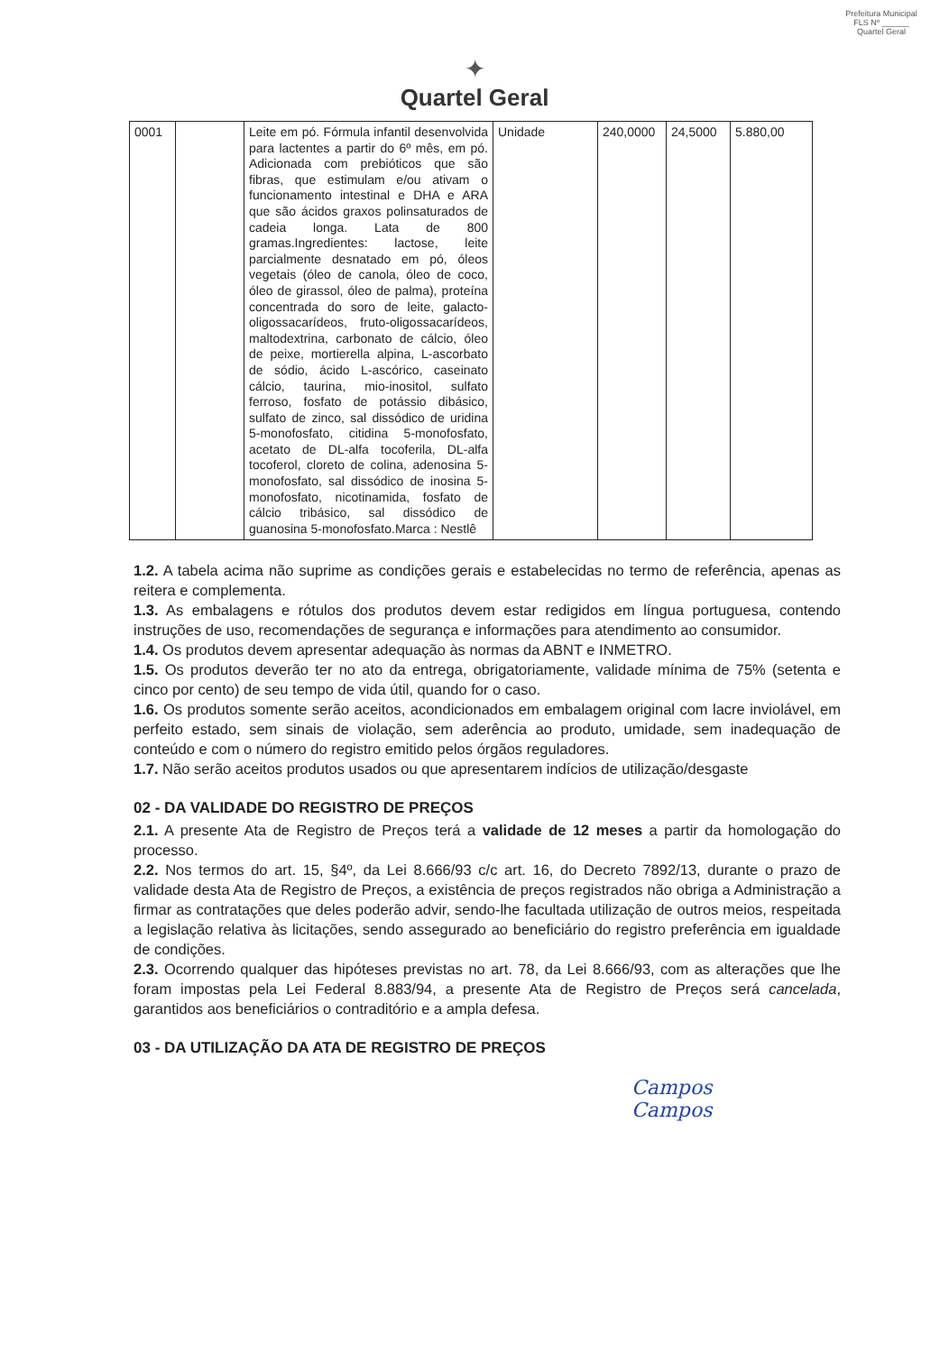Prefeitura Municipal
FLS Nº ______
Quartel Geral
✦
Quartel Geral
| 0001 | | Leite em pó. Fórmula infantil desenvolvida para lactentes a partir do 6º mês, em pó. Adicionada com prebióticos que são fibras, que estimulam e/ou ativam o funcionamento intestinal e DHA e ARA que são ácidos graxos polinsaturados de cadeia longa. Lata de 800 gramas.Ingredientes: lactose, leite parcialmente desnatado em pó, óleos vegetais (óleo de canola, óleo de coco, óleo de girassol, óleo de palma), proteína concentrada do soro de leite, galacto-oligossacarídeos, fruto-oligossacarídeos, maltodextrina, carbonato de cálcio, óleo de peixe, mortierella alpina, L-ascorbato de sódio, ácido L-ascórico, caseinato cálcio, taurina, mio-inositol, sulfato ferroso, fosfato de potássio dibásico, sulfato de zinco, sal dissódico de uridina 5-monofosfato, citidina 5-monofosfato, acetato de DL-alfa tocoferila, DL-alfa tocoferol, cloreto de colina, adenosina 5-monofosfato, sal dissódico de inosina 5-monofosfato, nicotinamida, fosfato de cálcio tribásico, sal dissódico de guanosina 5-monofosfato.Marca : Nestlê | Unidade | 240,0000 | 24,5000 | 5.880,00 |
1.2. A tabela acima não suprime as condições gerais e estabelecidas no termo de referência, apenas as reitera e complementa.
1.3. As embalagens e rótulos dos produtos devem estar redigidos em língua portuguesa, contendo instruções de uso, recomendações de segurança e informações para atendimento ao consumidor.
1.4. Os produtos devem apresentar adequação às normas da ABNT e INMETRO.
1.5. Os produtos deverão ter no ato da entrega, obrigatoriamente, validade mínima de 75% (setenta e cinco por cento) de seu tempo de vida útil, quando for o caso.
1.6. Os produtos somente serão aceitos, acondicionados em embalagem original com lacre inviolável, em perfeito estado, sem sinais de violação, sem aderência ao produto, umidade, sem inadequação de conteúdo e com o número do registro emitido pelos órgãos reguladores.
1.7. Não serão aceitos produtos usados ou que apresentarem indícios de utilização/desgaste
02 - DA VALIDADE DO REGISTRO DE PREÇOS
2.1. A presente Ata de Registro de Preços terá a validade de 12 meses a partir da homologação do processo.
2.2. Nos termos do art. 15, §4º, da Lei 8.666/93 c/c art. 16, do Decreto 7892/13, durante o prazo de validade desta Ata de Registro de Preços, a existência de preços registrados não obriga a Administração a firmar as contratações que deles poderão advir, sendo-lhe facultada utilização de outros meios, respeitada a legislação relativa às licitações, sendo assegurado ao beneficiário do registro preferência em igualdade de condições.
2.3. Ocorrendo qualquer das hipóteses previstas no art. 78, da Lei 8.666/93, com as alterações que lhe foram impostas pela Lei Federal 8.883/94, a presente Ata de Registro de Preços será cancelada, garantidos aos beneficiários o contraditório e a ampla defesa.
03 - DA UTILIZAÇÃO DA ATA DE REGISTRO DE PREÇOS
Campos
Campos